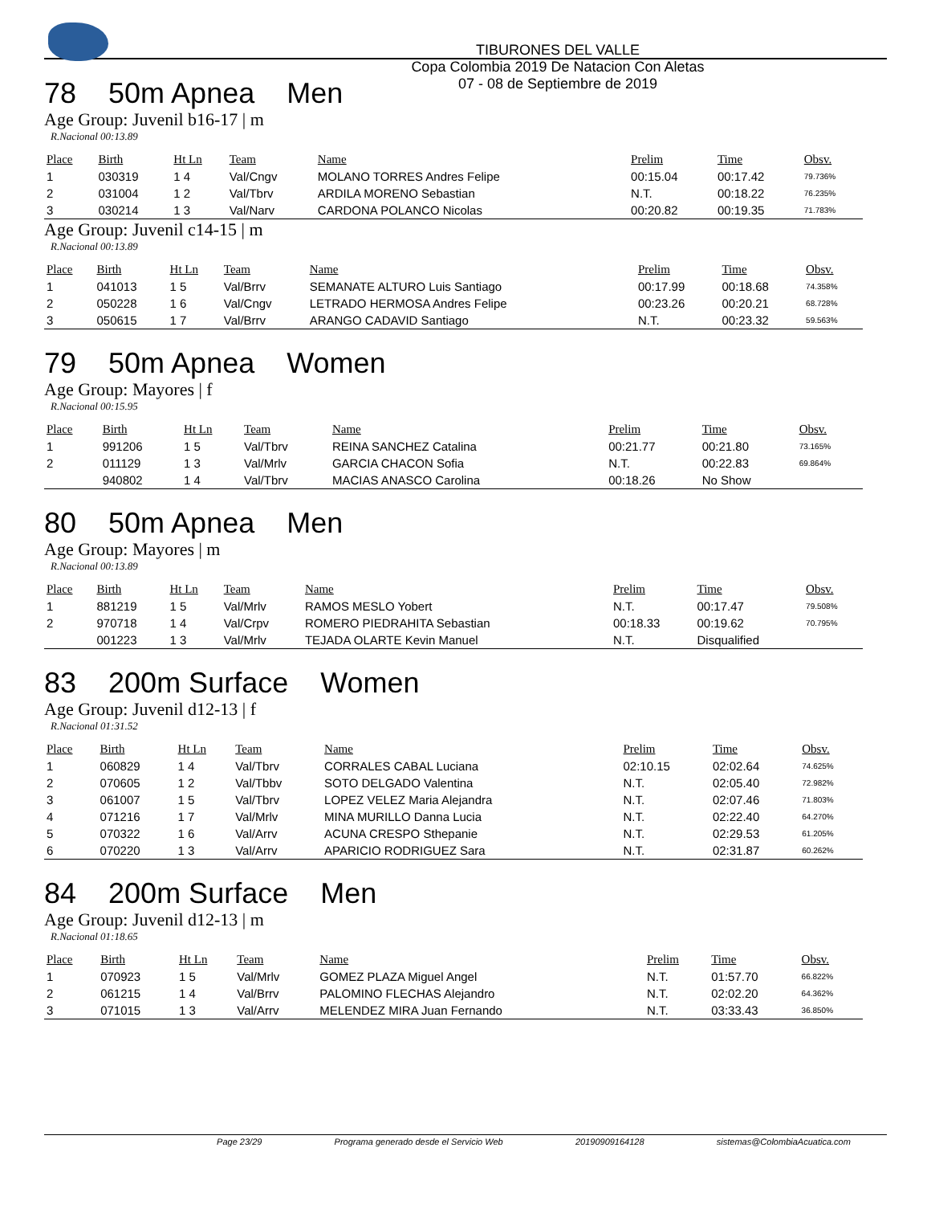TIBURONES DEL VALLE
Copa Colombia 2019 De Natacion Con Aletas
07 - 08 de Septiembre de 2019
78 50m Apnea Men
Age Group: Juvenil b16-17 | m
R.Nacional 00:13.89
| Place | Birth | Ht Ln | Team | Name | Prelim | Time | Obsv. |
| --- | --- | --- | --- | --- | --- | --- | --- |
| 1 | 030319 | 1 4 | Val/Cngv | MOLANO TORRES Andres Felipe | 00:15.04 | 00:17.42 | 79.736% |
| 2 | 031004 | 1 2 | Val/Tbrv | ARDILA MORENO Sebastian | N.T. | 00:18.22 | 76.235% |
| 3 | 030214 | 1 3 | Val/Narv | CARDONA POLANCO Nicolas | 00:20.82 | 00:19.35 | 71.783% |
Age Group: Juvenil c14-15 | m
R.Nacional 00:13.89
| Place | Birth | Ht Ln | Team | Name | Prelim | Time | Obsv. |
| --- | --- | --- | --- | --- | --- | --- | --- |
| 1 | 041013 | 1 5 | Val/Brrv | SEMANATE ALTURO Luis Santiago | 00:17.99 | 00:18.68 | 74.358% |
| 2 | 050228 | 1 6 | Val/Cngv | LETRADO HERMOSA Andres Felipe | 00:23.26 | 00:20.21 | 68.728% |
| 3 | 050615 | 1 7 | Val/Brrv | ARANGO CADAVID Santiago | N.T. | 00:23.32 | 59.563% |
79 50m Apnea Women
Age Group: Mayores | f
R.Nacional 00:15.95
| Place | Birth | Ht Ln | Team | Name | Prelim | Time | Obsv. |
| --- | --- | --- | --- | --- | --- | --- | --- |
| 1 | 991206 | 1 5 | Val/Tbrv | REINA SANCHEZ Catalina | 00:21.77 | 00:21.80 | 73.165% |
| 2 | 011129 | 1 3 | Val/Mrlv | GARCIA CHACON Sofia | N.T. | 00:22.83 | 69.864% |
| | 940802 | 1 4 | Val/Tbrv | MACIAS ANASCO Carolina | 00:18.26 | No Show | |
80 50m Apnea Men
Age Group: Mayores | m
R.Nacional 00:13.89
| Place | Birth | Ht Ln | Team | Name | Prelim | Time | Obsv. |
| --- | --- | --- | --- | --- | --- | --- | --- |
| 1 | 881219 | 1 5 | Val/Mrlv | RAMOS MESLO Yobert | N.T. | 00:17.47 | 79.508% |
| 2 | 970718 | 1 4 | Val/Crpv | ROMERO PIEDRAHITA Sebastian | 00:18.33 | 00:19.62 | 70.795% |
| | 001223 | 1 3 | Val/Mrlv | TEJADA OLARTE Kevin Manuel | N.T. | Disqualified | |
83 200m Surface Women
Age Group: Juvenil d12-13 | f
R.Nacional 01:31.52
| Place | Birth | Ht Ln | Team | Name | Prelim | Time | Obsv. |
| --- | --- | --- | --- | --- | --- | --- | --- |
| 1 | 060829 | 1 4 | Val/Tbrv | CORRALES CABAL Luciana | 02:10.15 | 02:02.64 | 74.625% |
| 2 | 070605 | 1 2 | Val/Tbbv | SOTO DELGADO Valentina | N.T. | 02:05.40 | 72.982% |
| 3 | 061007 | 1 5 | Val/Tbrv | LOPEZ VELEZ Maria Alejandra | N.T. | 02:07.46 | 71.803% |
| 4 | 071216 | 1 7 | Val/Mrlv | MINA MURILLO Danna Lucia | N.T. | 02:22.40 | 64.270% |
| 5 | 070322 | 1 6 | Val/Arrv | ACUNA CRESPO Sthepanie | N.T. | 02:29.53 | 61.205% |
| 6 | 070220 | 1 3 | Val/Arrv | APARICIO RODRIGUEZ Sara | N.T. | 02:31.87 | 60.262% |
84 200m Surface Men
Age Group: Juvenil d12-13 | m
R.Nacional 01:18.65
| Place | Birth | Ht Ln | Team | Name | Prelim | Time | Obsv. |
| --- | --- | --- | --- | --- | --- | --- | --- |
| 1 | 070923 | 1 5 | Val/Mrlv | GOMEZ PLAZA Miguel Angel | N.T. | 01:57.70 | 66.822% |
| 2 | 061215 | 1 4 | Val/Brrv | PALOMINO FLECHAS Alejandro | N.T. | 02:02.20 | 64.362% |
| 3 | 071015 | 1 3 | Val/Arrv | MELENDEZ MIRA Juan Fernando | N.T. | 03:33.43 | 36.850% |
Page 23/29 Programa generado desde el Servicio Web 20190909164128 sistemas@ColombiaAcuatica.com